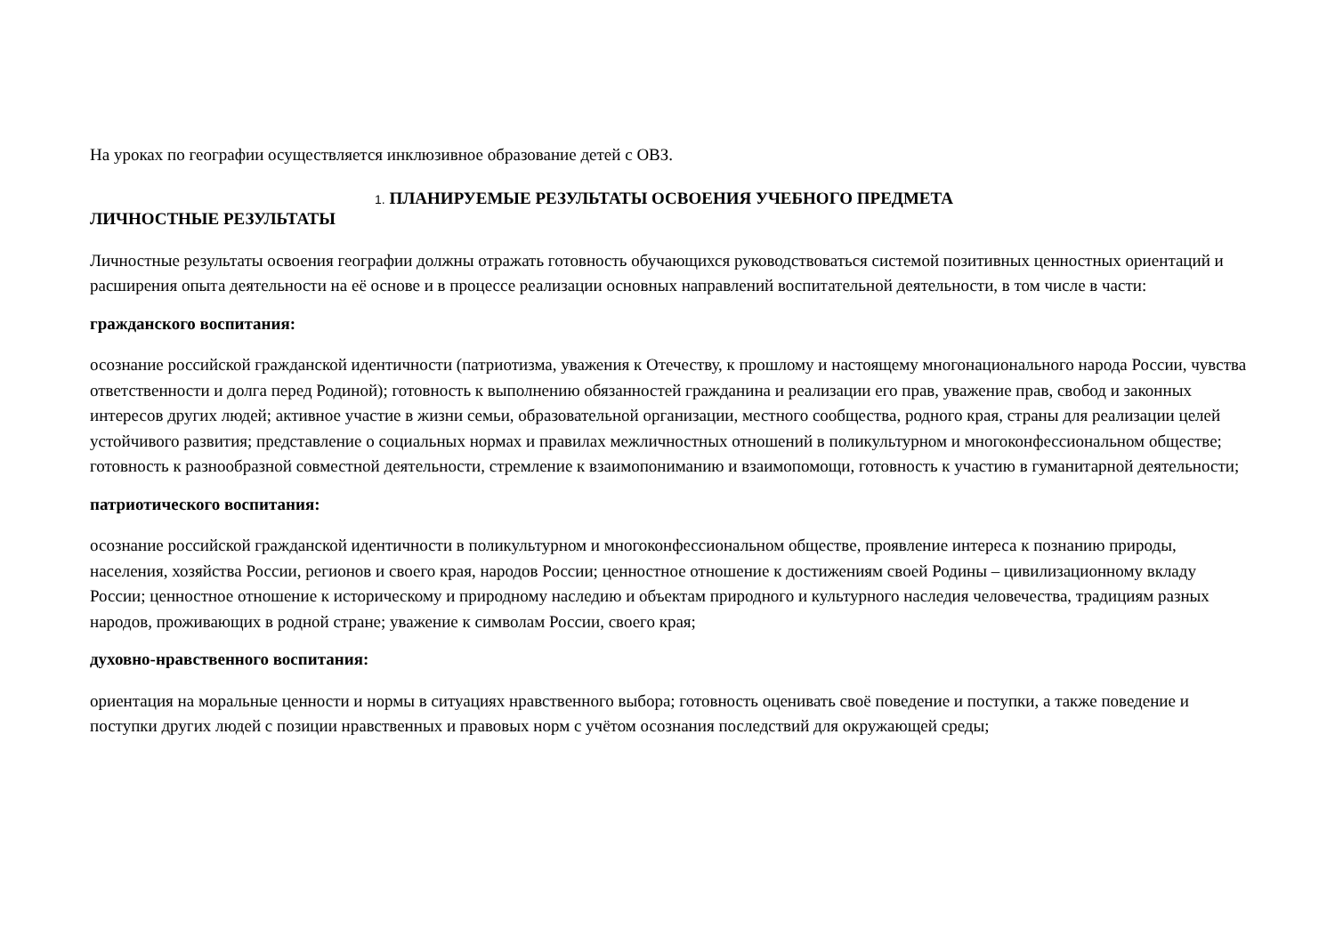На уроках по географии осуществляется инклюзивное образование детей с ОВЗ.
1. ПЛАНИРУЕМЫЕ РЕЗУЛЬТАТЫ ОСВОЕНИЯ УЧЕБНОГО ПРЕДМЕТА
ЛИЧНОСТНЫЕ РЕЗУЛЬТАТЫ
Личностные результаты освоения географии должны отражать готовность обучающихся руководствоваться системой позитивных ценностных ориентаций и расширения опыта деятельности на её основе и в процессе реализации основных направлений воспитательной деятельности, в том числе в части:
гражданского воспитания:
осознание российской гражданской идентичности (патриотизма, уважения к Отечеству, к прошлому и настоящему многонационального народа России, чувства ответственности и долга перед Родиной); готовность к выполнению обязанностей гражданина и реализации его прав, уважение прав, свобод и законных интересов других людей; активное участие в жизни семьи, образовательной организации, местного сообщества, родного края, страны для реализации целей устойчивого развития; представление о социальных нормах и правилах межличностных отношений в поликультурном и многоконфессиональном обществе; готовность к разнообразной совместной деятельности, стремление к взаимопониманию и взаимопомощи, готовность к участию в гуманитарной деятельности;
патриотического воспитания:
осознание российской гражданской идентичности в поликультурном и многоконфессиональном обществе, проявление интереса к познанию природы, населения, хозяйства России, регионов и своего края, народов России; ценностное отношение к достижениям своей Родины – цивилизационному вкладу России; ценностное отношение к историческому и природному наследию и объектам природного и культурного наследия человечества, традициям разных народов, проживающих в родной стране; уважение к символам России, своего края;
духовно-нравственного воспитания:
ориентация на моральные ценности и нормы в ситуациях нравственного выбора; готовность оценивать своё поведение и поступки, а также поведение и поступки других людей с позиции нравственных и правовых норм с учётом осознания последствий для окружающей среды;